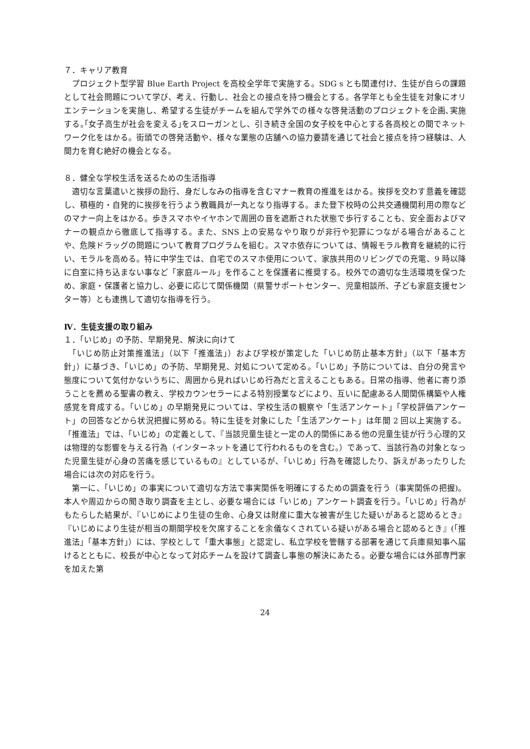７．キャリア教育
　プロジェクト型学習 Blue Earth Project を高校全学年で実施する。SDG s とも関連付け、生徒が自らの課題として社会問題について学び、考え、行動し、社会との接点を持つ機会とする。各学年とも全生徒を対象にオリエンテーションを実施し、希望する生徒がチームを組んで学外での様々な啓発活動のプロジェクトを企画､実施する｡｢女子高生が社会を変える｣をスローガンとし、引き続き全国の女子校を中心とする各高校との間でネットワーク化をはかる。街頭での啓発活動や、様々な業態の店舗への協力要請を通じて社会と接点を持つ経験は、人間力を育む絶好の機会となる。
８．健全な学校生活を送るための生活指導
　適切な言葉遣いと挨拶の励行、身だしなみの指導を含むマナー教育の推進をはかる。挨拶を交わす意義を確認し、積極的・自発的に挨拶を行うよう教職員が一丸となり指導する。また登下校時の公共交通機関利用の際などのマナー向上をはかる。歩きスマホやイヤホンで周囲の音を遮断された状態で歩行することも、安全面およびマナーの観点から徹底して指導する。また、SNS 上の安易なやり取りが非行や犯罪につながる場合があることや、危険ドラッグの問題について教育プログラムを組む。スマホ依存については、情報モラル教育を継続的に行い、モラルを高める。特に中学生では、自宅でのスマホ使用について、家族共用のリビングでの充電、9 時以降に自室に持ち込まない事など「家庭ルール」を作ることを保護者に推奨する。校外での適切な生活環境を保つため、家庭・保護者と協力し、必要に応じて関係機関（県警サポートセンター、児童相談所、子ども家庭支援センター等）とも連携して適切な指導を行う。
Ⅳ．生徒支援の取り組み
１．「いじめ」の予防、早期発見、解決に向けて
　「いじめ防止対策推進法」（以下「推進法」）および学校が策定した「いじめ防止基本方針」（以下「基本方針」）に基づき、「いじめ」の予防、早期発見、対処について定める。「いじめ」予防については、自分の発言や態度について気付かないうちに、周囲から見ればいじめ行為だと言えることもある。日常の指導、他者に寄り添うことを薦める聖書の教え、学校カウンセラーによる特別授業などにより、互いに配慮ある人間関係構築や人権感覚を育成する。「いじめ」の早期発見については、学校生活の観察や「生活アンケート」「学校評価アンケート」の回答などから状況把握に努める。特に生徒を対象にした「生活アンケート」は年間 2 回以上実施する。「推進法」では、「いじめ」の定義として、『当該児童生徒と一定の人的関係にある他の児童生徒が行う心理的又は物理的な影響を与える行為（インターネットを通じて行われるものを含む。）であって、当該行為の対象となった児童生徒が心身の苦痛を感じているもの』としているが、「いじめ」行為を確認したり、訴えがあったりした場合には次の対応を行う。
　第一に、「いじめ」の事実について適切な方法で事実関係を明確にするための調査を行う（事実関係の把握)。本人や周辺からの聞き取り調査を主とし、必要な場合には「いじめ」アンケート調査を行う。「いじめ」行為がもたらした結果が、『いじめにより生徒の生命、心身又は財産に重大な被害が生じた疑いがあると認めるとき』『いじめにより生徒が相当の期間学校を欠席することを余儀なくされている疑いがある場合と認めるとき』(「推進法」「基本方針」）には、学校として「重大事態」と認定し、私立学校を管轄する部署を通じて兵庫県知事へ届けるとともに、校長が中心となって対応チームを設けて調査し事態の解決にあたる。必要な場合には外部専門家を加えた第
24